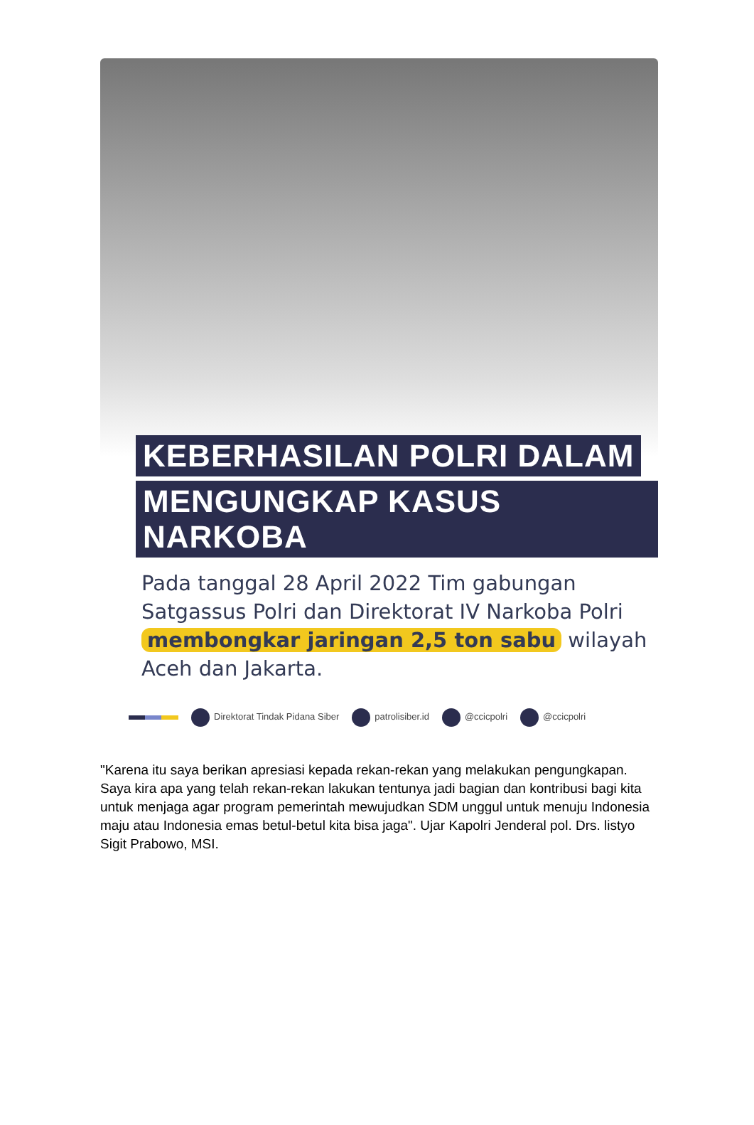KEBERHASILAN POLRI DALAM
MENGUNGKAP KASUS NARKOBA
Pada tanggal 28 April 2022 Tim gabungan Satgassus Polri dan Direktorat IV Narkoba Polri membongkar jaringan 2,5 ton sabu wilayah Aceh dan Jakarta.
Direktorat Tindak Pidana Siber patrolisiber.id @ccicpolri @ccicpolri
"Karena itu saya berikan apresiasi kepada rekan-rekan yang melakukan pengungkapan. Saya kira apa yang telah rekan-rekan lakukan tentunya jadi bagian dan kontribusi bagi kita untuk menjaga agar program pemerintah mewujudkan SDM unggul untuk menuju Indonesia maju atau Indonesia emas betul-betul kita bisa jaga". Ujar Kapolri Jenderal pol. Drs. listyo Sigit Prabowo, MSI.